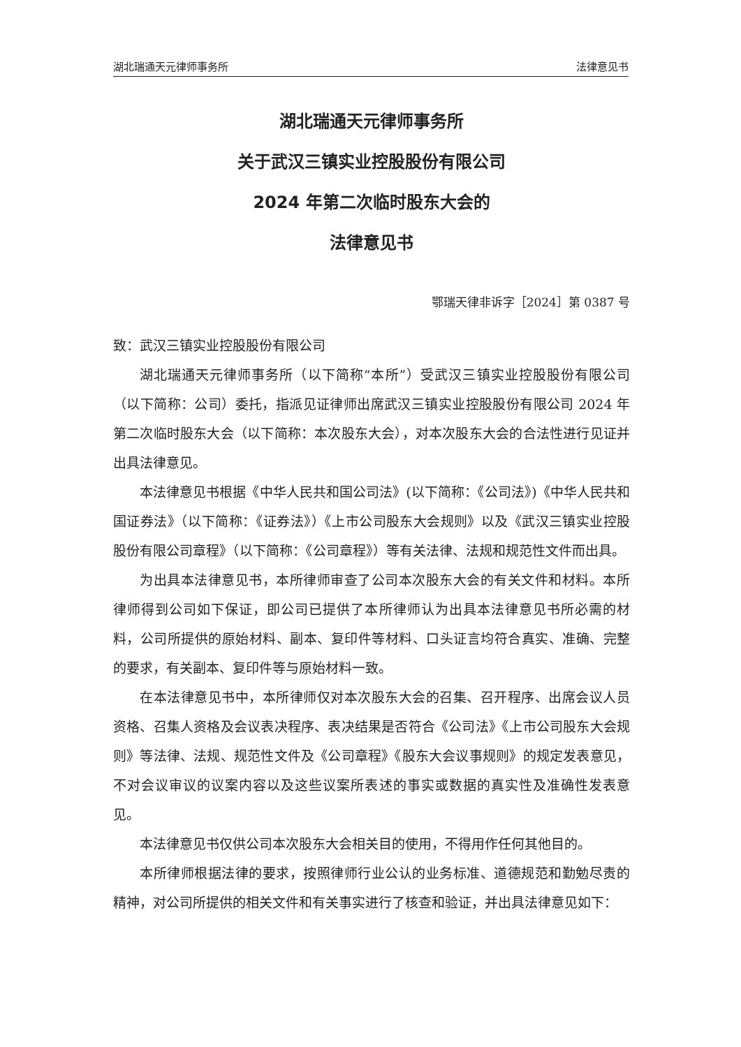湖北瑞通天元律师事务所 法律意见书
湖北瑞通天元律师事务所
关于武汉三镇实业控股股份有限公司
2024 年第二次临时股东大会的
法律意见书
鄂瑞天律非诉字［2024］第 0387 号
致：武汉三镇实业控股股份有限公司
湖北瑞通天元律师事务所（以下简称“本所”）受武汉三镇实业控股股份有限公司（以下简称：公司）委托，指派见证律师出席武汉三镇实业控股股份有限公司 2024 年第二次临时股东大会（以下简称：本次股东大会），对本次股东大会的合法性进行见证并出具法律意见。
本法律意见书根据《中华人民共和国公司法》(以下简称：《公司法》)《中华人民共和国证券法》（以下简称：《证券法》）《上市公司股东大会规则》以及《武汉三镇实业控股股份有限公司章程》（以下简称：《公司章程》）等有关法律、法规和规范性文件而出具。
为出具本法律意见书，本所律师审查了公司本次股东大会的有关文件和材料。本所律师得到公司如下保证，即公司已提供了本所律师认为出具本法律意见书所必需的材料，公司所提供的原始材料、副本、复印件等材料、口头证言均符合真实、准确、完整的要求，有关副本、复印件等与原始材料一致。
在本法律意见书中，本所律师仅对本次股东大会的召集、召开程序、出席会议人员资格、召集人资格及会议表决程序、表决结果是否符合《公司法》《上市公司股东大会规则》等法律、法规、规范性文件及《公司章程》《股东大会议事规则》的规定发表意见，不对会议审议的议案内容以及这些议案所表述的事实或数据的真实性及准确性发表意见。
本法律意见书仅供公司本次股东大会相关目的使用，不得用作任何其他目的。
本所律师根据法律的要求，按照律师行业公认的业务标准、道德规范和勤勉尽责的精神，对公司所提供的相关文件和有关事实进行了核查和验证，并出具法律意见如下：